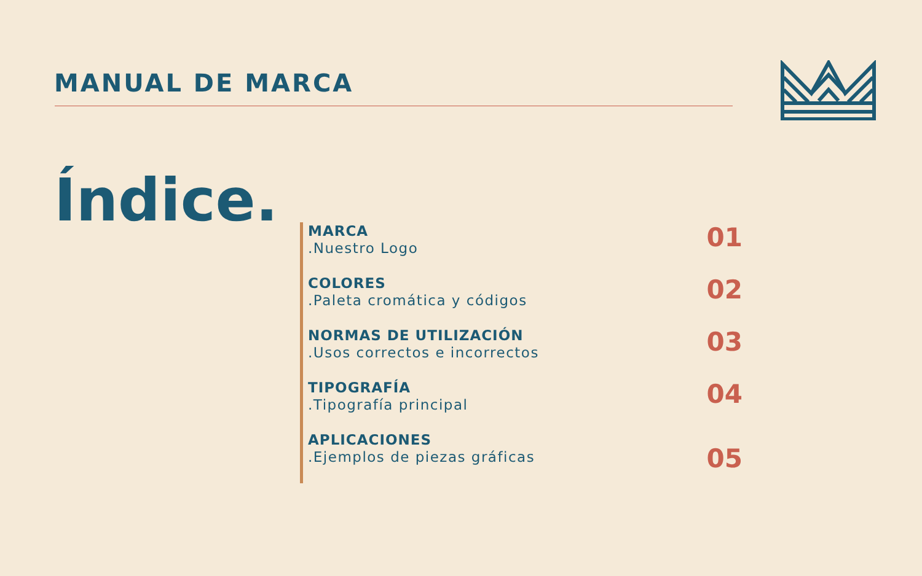MANUAL DE MARCA
Índice.
MARCA.Nuestro Logo
01
COLORES.Paleta cromática y códigos
02
NORMAS DE UTILIZACIÓN.Usos correctos e incorrectos
03
TIPOGRAFÍA.Tipografía principal
04
APLICACIONES.Ejemplos de piezas gráficas
05